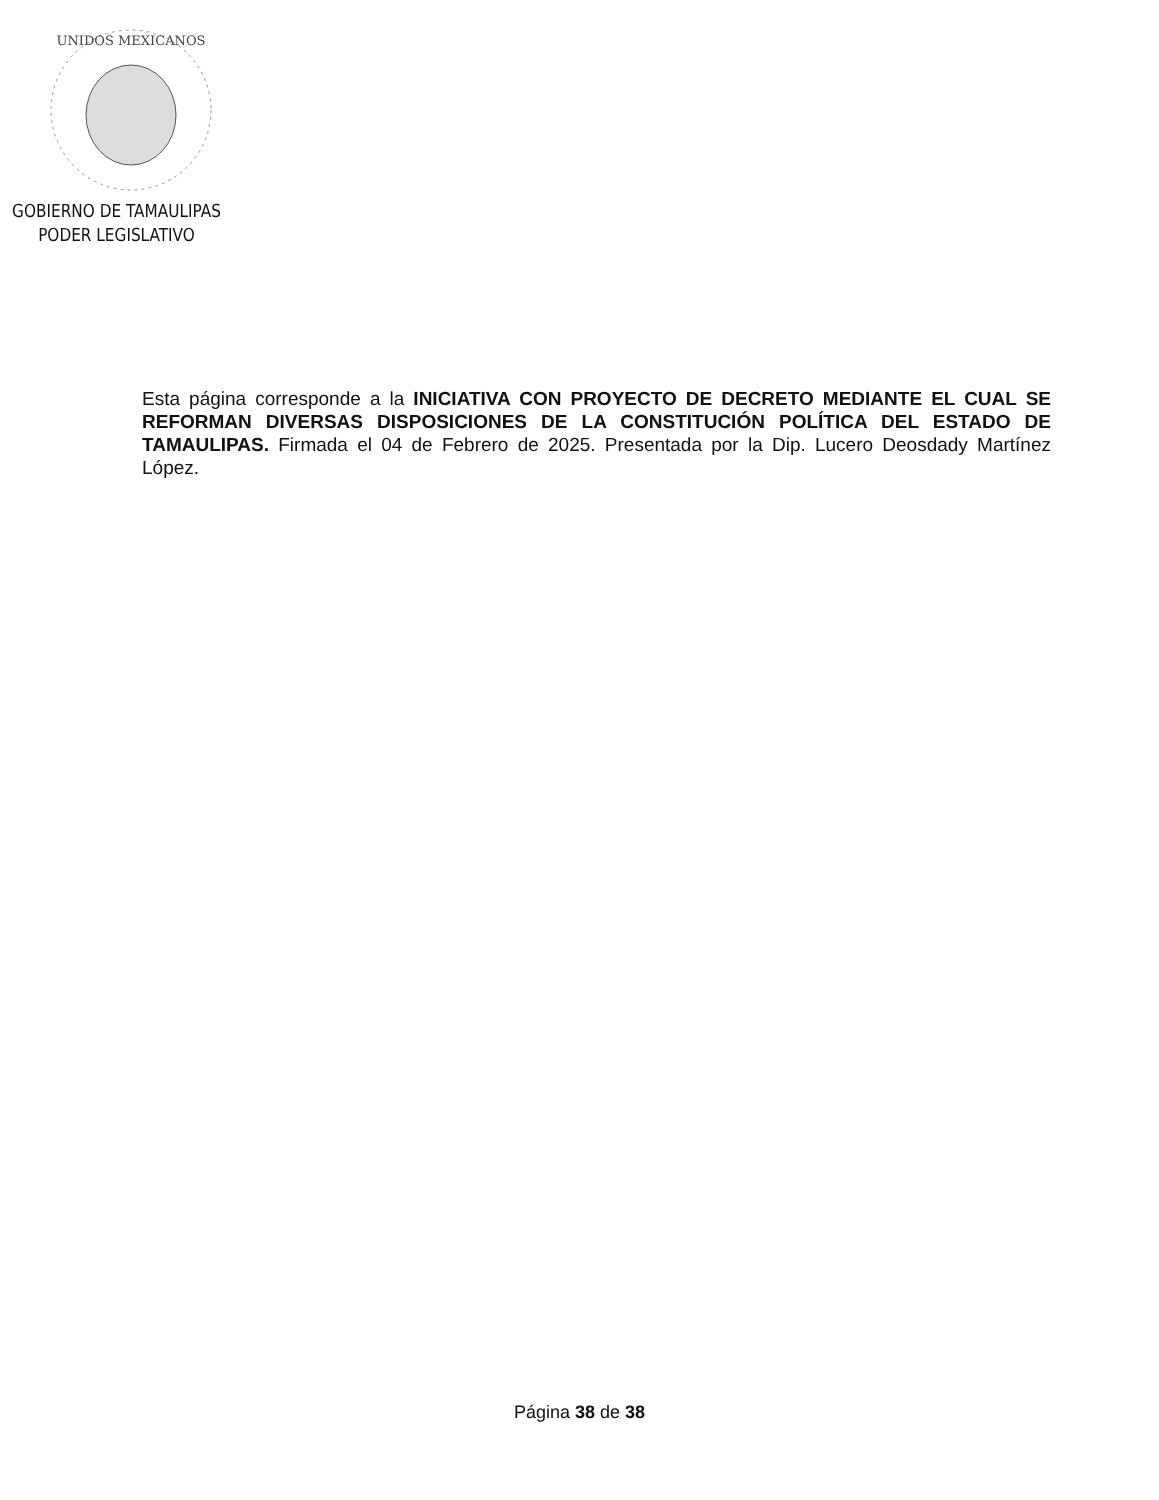UNIDOS MEXICANOS
GOBIERNO DE TAMAULIPAS
PODER LEGISLATIVO
Esta página corresponde a la INICIATIVA CON PROYECTO DE DECRETO MEDIANTE EL CUAL SE REFORMAN DIVERSAS DISPOSICIONES DE LA CONSTITUCIÓN POLÍTICA DEL ESTADO DE TAMAULIPAS. Firmada el 04 de Febrero de 2025. Presentada por la Dip. Lucero Deosdady Martínez López.
Página 38 de 38